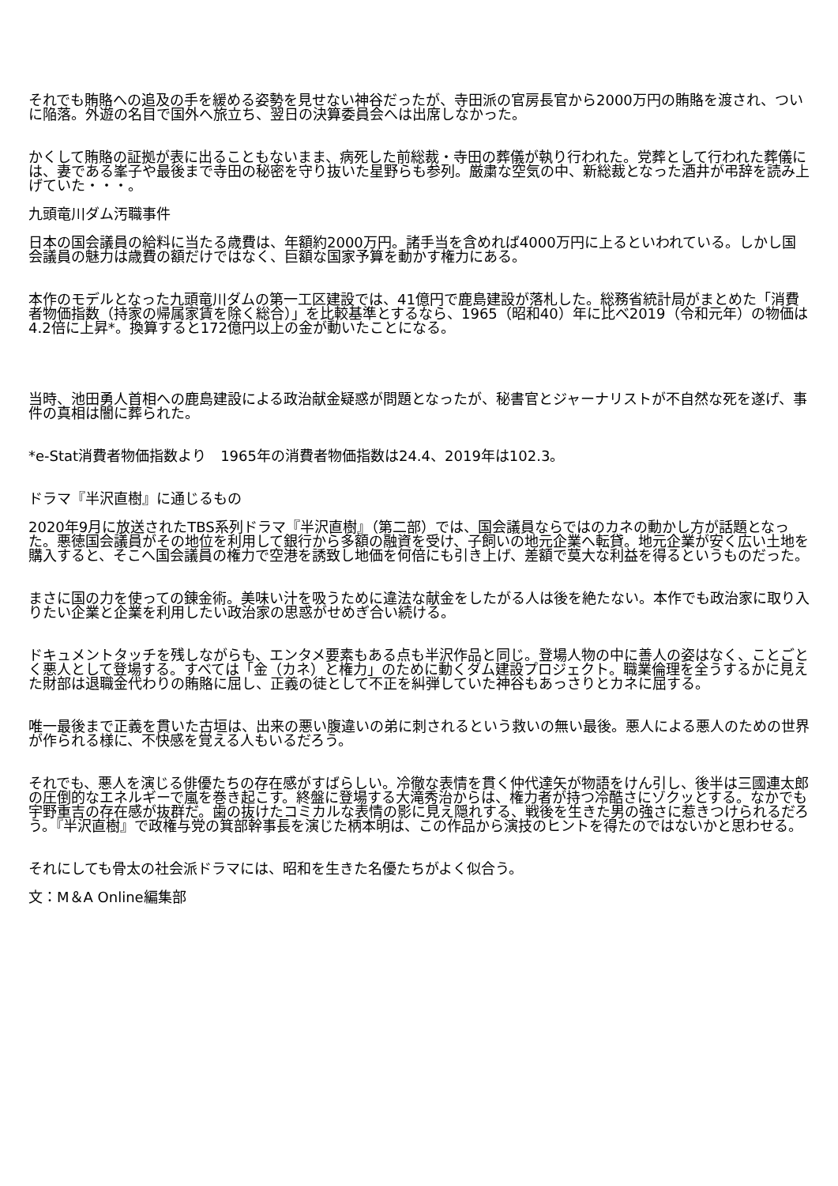それでも賄賂への追及の手を緩める姿勢を見せない神谷だったが、寺田派の官房長官から2000万円の賄賂を渡され、ついに陥落。外遊の名目で国外へ旅立ち、翌日の決算委員会へは出席しなかった。
かくして賄賂の証拠が表に出ることもないまま、病死した前総裁・寺田の葬儀が執り行われた。党葬として行われた葬儀には、妻である峯子や最後まで寺田の秘密を守り抜いた星野らも参列。厳粛な空気の中、新総裁となった酒井が弔辞を読み上げていた・・・。
九頭竜川ダム汚職事件
日本の国会議員の給料に当たる歳費は、年額約2000万円。諸手当を含めれば4000万円に上るといわれている。しかし国会議員の魅力は歳費の額だけではなく、巨額な国家予算を動かす権力にある。
本作のモデルとなった九頭竜川ダムの第一工区建設では、41億円で鹿島建設が落札した。総務省統計局がまとめた「消費者物価指数（持家の帰属家賃を除く総合）」を比較基準とするなら、1965（昭和40）年に比べ2019（令和元年）の物価は4.2倍に上昇*。換算すると172億円以上の金が動いたことになる。
当時、池田勇人首相への鹿島建設による政治献金疑惑が問題となったが、秘書官とジャーナリストが不自然な死を遂げ、事件の真相は闇に葬られた。
*e-Stat消費者物価指数より　1965年の消費者物価指数は24.4、2019年は102.3。
ドラマ『半沢直樹』に通じるもの
2020年9月に放送されたTBS系列ドラマ『半沢直樹』（第二部）では、国会議員ならではのカネの動かし方が話題となった。悪徳国会議員がその地位を利用して銀行から多額の融資を受け、子飼いの地元企業へ転貸。地元企業が安く広い土地を購入すると、そこへ国会議員の権力で空港を誘致し地価を何倍にも引き上げ、差額で莫大な利益を得るというものだった。
まさに国の力を使っての錬金術。美味い汁を吸うために違法な献金をしたがる人は後を絶たない。本作でも政治家に取り入りたい企業と企業を利用したい政治家の思惑がせめぎ合い続ける。
ドキュメントタッチを残しながらも、エンタメ要素もある点も半沢作品と同じ。登場人物の中に善人の姿はなく、ことごとく悪人として登場する。すべては「金（カネ）と権力」のために動くダム建設プロジェクト。職業倫理を全うするかに見えた財部は退職金代わりの賄賂に屈し、正義の徒として不正を糾弾していた神谷もあっさりとカネに屈する。
唯一最後まで正義を貫いた古垣は、出来の悪い腹違いの弟に刺されるという救いの無い最後。悪人による悪人のための世界が作られる様に、不快感を覚える人もいるだろう。
それでも、悪人を演じる俳優たちの存在感がすばらしい。冷徹な表情を貫く仲代達矢が物語をけん引し、後半は三國連太郎の圧倒的なエネルギーで嵐を巻き起こす。終盤に登場する大滝秀治からは、権力者が持つ冷酷さにゾクッとする。なかでも宇野重吉の存在感が抜群だ。歯の抜けたコミカルな表情の影に見え隠れする、戦後を生きた男の強さに惹きつけられるだろう。『半沢直樹』で政権与党の箕部幹事長を演じた柄本明は、この作品から演技のヒントを得たのではないかと思わせる。
それにしても骨太の社会派ドラマには、昭和を生きた名優たちがよく似合う。
文：M＆A Online編集部